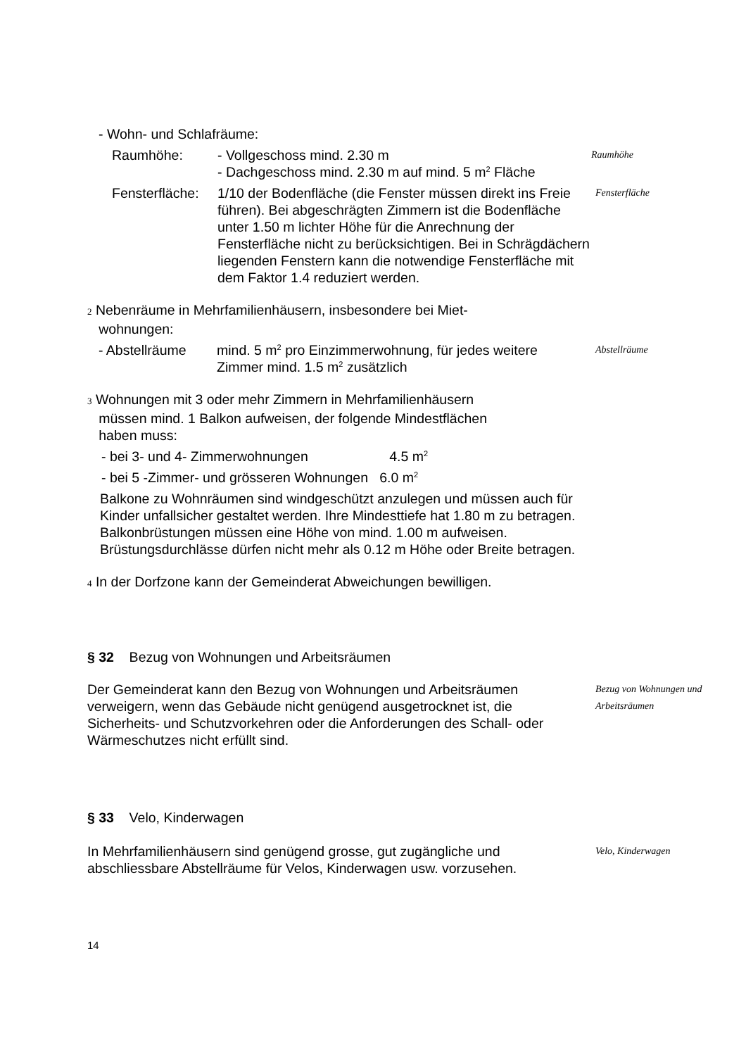- Wohn- und Schlafräume:
Raumhöhe: - Vollgeschoss mind. 2.30 m
- Dachgeschoss mind. 2.30 m auf mind. 5 m<sup>2</sup> Fläche
Raumhöhe
Fensterfläche:
1/10 der Bodenfläche (die Fenster müssen direkt ins Freie führen). Bei abgeschrägten Zimmern ist die Bodenfläche unter 1.50 m lichter Höhe für die Anrechnung der Fensterfläche nicht zu berücksichtigen. Bei in Schrägdächern liegenden Fenstern kann die notwendige Fensterfläche mit dem Faktor 1.4 reduziert werden.
Fensterfläche
2 Nebenräume in Mehrfamilienhäusern, insbesondere bei Miet-
wohnungen:
- Abstellräume mind. 5 m<sup>2</sup> pro Einzimmerwohnung, für jedes weitere Zimmer mind. 1.5 m<sup>2</sup> zusätzlich
Abstellräume
3 Wohnungen mit 3 oder mehr Zimmern in Mehrfamilienhäusern
müssen mind. 1 Balkon aufweisen, der folgende Mindestflächen
haben muss:
- bei 3- und 4- Zimmerwohnungen 4.5 m<sup>2</sup>
- bei 5 -Zimmer- und grösseren Wohnungen 6.0 m<sup>2</sup>
Balkone zu Wohnräumen sind windgeschützt anzulegen und müssen auch für Kinder unfallsicher gestaltet werden. Ihre Mindesttiefe hat 1.80 m zu betragen.
Balkonbrüstungen müssen eine Höhe von mind. 1.00 m aufweisen. Brüstungsdurchlässe dürfen nicht mehr als 0.12 m Höhe oder Breite betragen.
4 In der Dorfzone kann der Gemeinderat Abweichungen bewilligen.
§ 32 Bezug von Wohnungen und Arbeitsräumen
Der Gemeinderat kann den Bezug von Wohnungen und Arbeitsräumen verweigern, wenn das Gebäude nicht genügend ausgetrocknet ist, die Sicherheits- und Schutzvorkehren oder die Anforderungen des Schall- oder Wärmeschutzes nicht erfüllt sind.
Bezug von Wohnungen und Arbeitsräumen
§ 33 Velo, Kinderwagen
In Mehrfamilienhäusern sind genügend grosse, gut zugängliche und abschliessbare Abstellräume für Velos, Kinderwagen usw. vorzusehen.
Velo, Kinderwagen
14